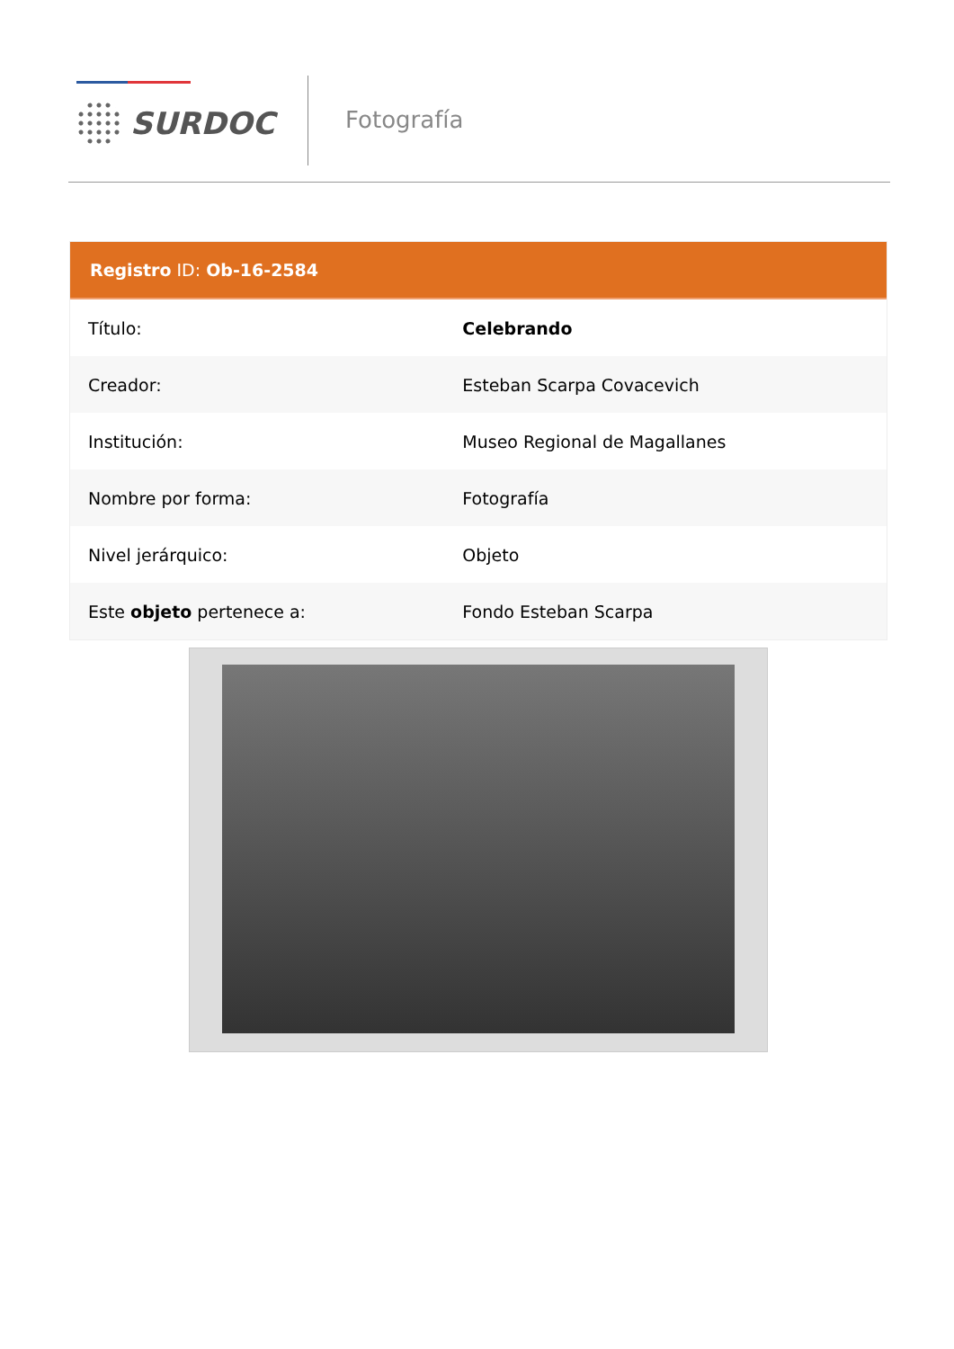SURDOC Fotografía
Registro ID: Ob-16-2584
| Título: | Celebrando |
| Creador: | Esteban Scarpa Covacevich |
| Institución: | Museo Regional de Magallanes |
| Nombre por forma: | Fotografía |
| Nivel jerárquico: | Objeto |
| Este objeto pertenece a: | Fondo Esteban Scarpa |